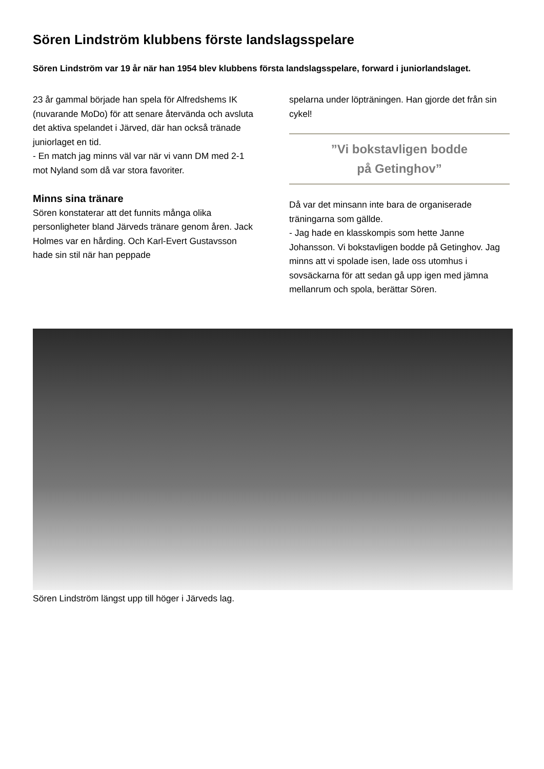Sören Lindström klubbens förste landslagsspelare
Sören Lindström var 19 år när han 1954 blev klubbens första landslagsspelare, forward i juniorlandslaget.
23 år gammal började han spela för Alfredshems IK (nuvarande MoDo) för att senare återvända och avsluta det aktiva spelandet i Järved, där han också tränade juniorlaget en tid.
- En match jag minns väl var när vi vann DM med 2-1 mot Nyland som då var stora favoriter.
Minns sina tränare
Sören konstaterar att det funnits många olika personligheter bland Järveds tränare genom åren. Jack Holmes var en hårding. Och Karl-Evert Gustavsson hade sin stil när han peppade
spelarna under löpträningen. Han gjorde det från sin cykel!
”Vi bokstavligen bodde
på Getinghov”
Då var det minsann inte bara de organiserade träningarna som gällde.
- Jag hade en klasskompis som hette Janne Johansson. Vi bokstavligen bodde på Getinghov. Jag minns att vi spolade isen, lade oss utomhus i sovsäckarna för att sedan gå upp igen med jämna mellanrum och spola, berättar Sören.
Sören Lindström längst upp till höger i Järveds lag.